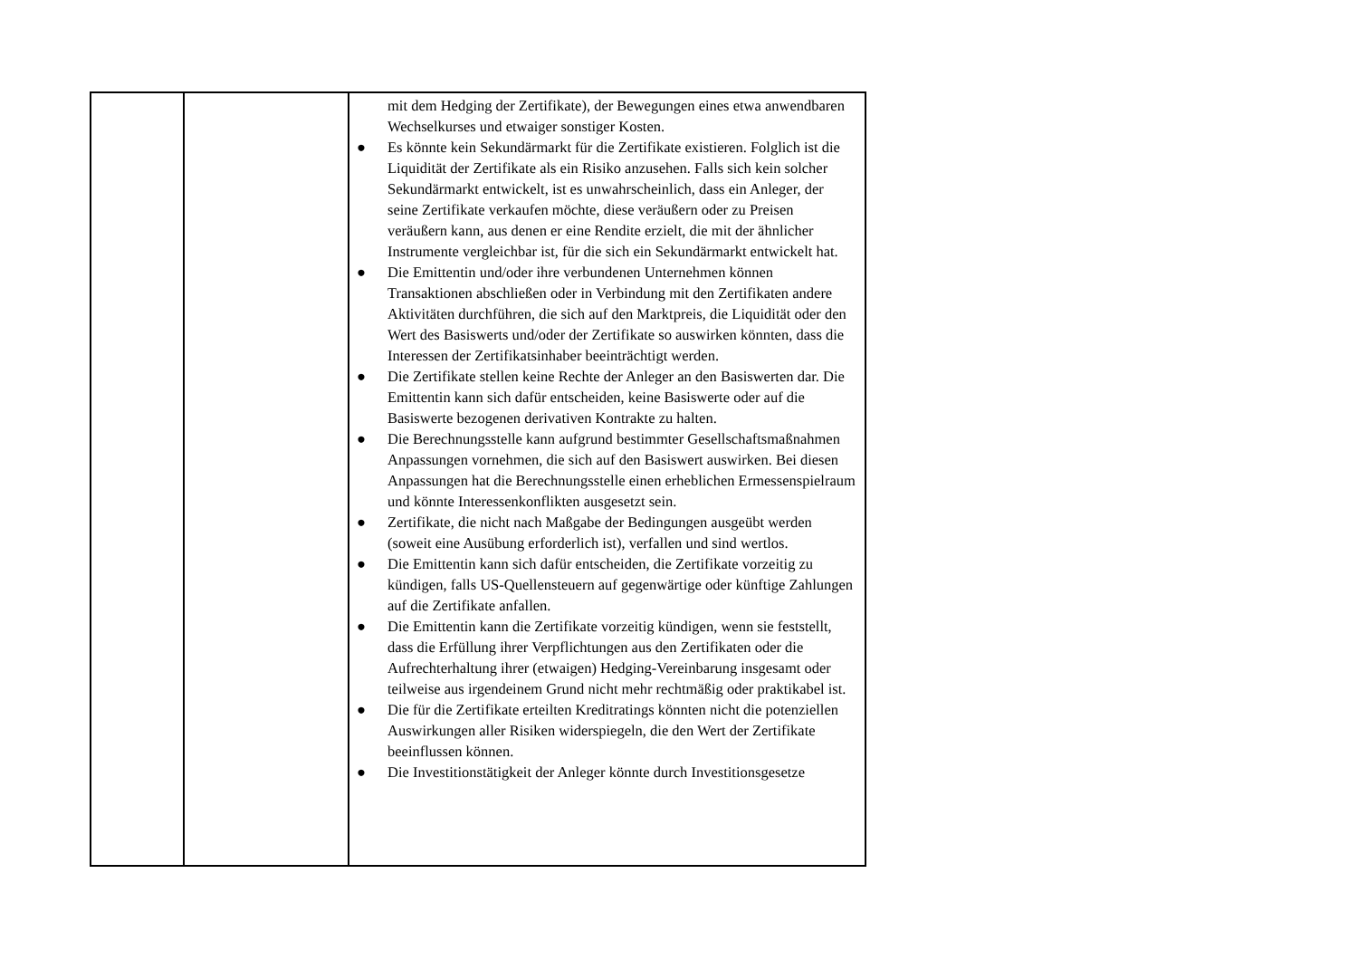| | | mit dem Hedging der Zertifikate), der Bewegungen eines etwa anwendbaren Wechselkurses und etwaiger sonstiger Kosten. ● Es könnte kein Sekundärmarkt für die Zertifikate existieren. Folglich ist die Liquidität der Zertifikate als ein Risiko anzusehen. Falls sich kein solcher Sekundärmarkt entwickelt, ist es unwahrscheinlich, dass ein Anleger, der seine Zertifikate verkaufen möchte, diese veräußern oder zu Preisen veräußern kann, aus denen er eine Rendite erzielt, die mit der ähnlicher Instrumente vergleichbar ist, für die sich ein Sekundärmarkt entwickelt hat. ● Die Emittentin und/oder ihre verbundenen Unternehmen können Transaktionen abschließen oder in Verbindung mit den Zertifikaten andere Aktivitäten durchführen, die sich auf den Marktpreis, die Liquidität oder den Wert des Basiswerts und/oder der Zertifikate so auswirken könnten, dass die Interessen der Zertifikatsinhaber beeinträchtigt werden. ● Die Zertifikate stellen keine Rechte der Anleger an den Basiswerten dar. Die Emittentin kann sich dafür entscheiden, keine Basiswerte oder auf die Basiswerte bezogenen derivativen Kontrakte zu halten. ● Die Berechnungsstelle kann aufgrund bestimmter Gesellschaftsmaßnahmen Anpassungen vornehmen, die sich auf den Basiswert auswirken. Bei diesen Anpassungen hat die Berechnungsstelle einen erheblichen Ermessenspielraum und könnte Interessenkonflikten ausgesetzt sein. ● Zertifikate, die nicht nach Maßgabe der Bedingungen ausgeübt werden (soweit eine Ausübung erforderlich ist), verfallen und sind wertlos. ● Die Emittentin kann sich dafür entscheiden, die Zertifikate vorzeitig zu kündigen, falls US-Quellensteuern auf gegenwärtige oder künftige Zahlungen auf die Zertifikate anfallen. ● Die Emittentin kann die Zertifikate vorzeitig kündigen, wenn sie feststellt, dass die Erfüllung ihrer Verpflichtungen aus den Zertifikaten oder die Aufrechterhaltung ihrer (etwaigen) Hedging-Vereinbarung insgesamt oder teilweise aus irgendeinem Grund nicht mehr rechtmäßig oder praktikabel ist. ● Die für die Zertifikate erteilten Kreditratings könnten nicht die potenziellen Auswirkungen aller Risiken widerspiegeln, die den Wert der Zertifikate beeinflussen können. ● Die Investitionstätigkeit der Anleger könnte durch Investitionsgesetze |